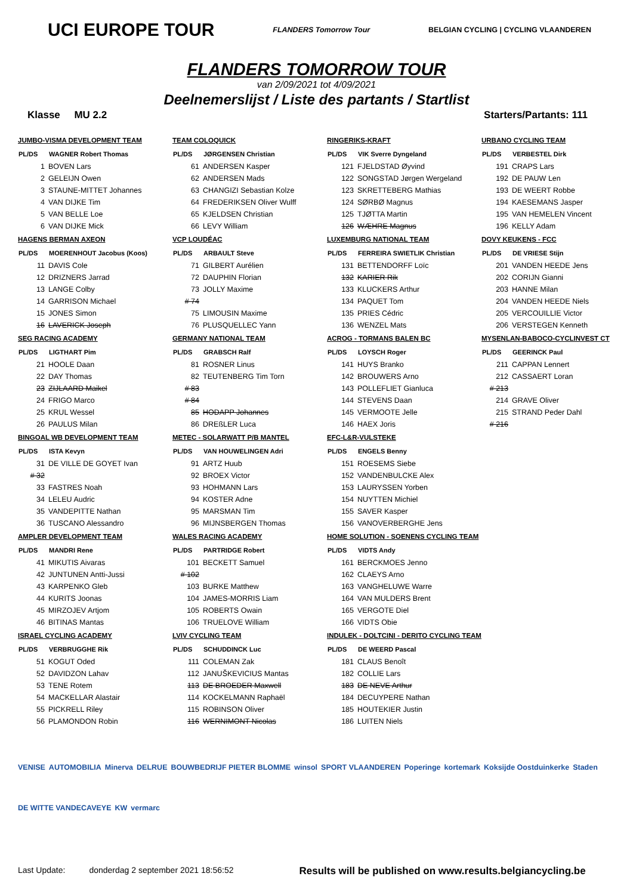UCI EUROPE TOUR FLANDERS Tomorrow Tour BELGIAN CYCLING | CYCLING VLAANDEREN
FLANDERS TOMORROW TOUR
van 2/09/2021 tot 4/09/2021
Deelnemerslijst / Liste des partants / Startlist
Klasse MU 2.2 Starters/Partants: 111
JUMBO-VISMA DEVELOPMENT TEAM
| PL/DS | WAGNER Robert Thomas |
| --- | --- |
| 1 | BOVEN Lars |
| 2 | GELEIJN Owen |
| 3 | STAUNE-MITTET Johannes |
| 4 | VAN DIJKE Tim |
| 5 | VAN BELLE Loe |
| 6 | VAN DIJKE Mick |
HAGENS BERMAN AXEON
| PL/DS | MOERENHOUT Jacobus (Koos) |
| --- | --- |
| 11 | DAVIS Cole |
| 12 | DRIZNERS Jarrad |
| 13 | LANGE Colby |
| 14 | GARRISON Michael |
| 15 | JONES Simon |
| 16 | LAVERICK Joseph |
SEG RACING ACADEMY
| PL/DS | LIGTHART Pim |
| --- | --- |
| 21 | HOOLE Daan |
| 22 | DAY Thomas |
| 23 | ZIJLAARD Maikel |
| 24 | FRIGO Marco |
| 25 | KRUL Wessel |
| 26 | PAULUS Milan |
BINGOAL WB DEVELOPMENT TEAM
| PL/DS | ISTA Kevyn |
| --- | --- |
| 31 | DE VILLE DE GOYET Ivan |
| # 32 | |
| 33 | FASTRES Noah |
| 34 | LELEU Audric |
| 35 | VANDEPITTE Nathan |
| 36 | TUSCANO Alessandro |
AMPLER DEVELOPMENT TEAM
| PL/DS | MANDRI Rene |
| --- | --- |
| 41 | MIKUTIS Aivaras |
| 42 | JUNTUNEN Antti-Jussi |
| 43 | KARPENKO Gleb |
| 44 | KURITS Joonas |
| 45 | MIRZOJEV Artjom |
| 46 | BITINAS Mantas |
ISRAEL CYCLING ACADEMY
| PL/DS | VERBRUGGHE Rik |
| --- | --- |
| 51 | KOGUT Oded |
| 52 | DAVIDZON Lahav |
| 53 | TENE Rotem |
| 54 | MACKELLAR Alastair |
| 55 | PICKRELL Riley |
| 56 | PLAMONDON Robin |
TEAM COLOQUICK
| PL/DS | JØRGENSEN Christian |
| --- | --- |
| 61 | ANDERSEN Kasper |
| 62 | ANDERSEN Mads |
| 63 | CHANGIZI Sebastian Kolze |
| 64 | FREDERIKSEN Oliver Wulff |
| 65 | KJELDSEN Christian |
| 66 | LEVY William |
VCP LOUDÉAC
| PL/DS | ARBAULT Steve |
| --- | --- |
| 71 | GILBERT Aurélien |
| 72 | DAUPHIN Florian |
| 73 | JOLLY Maxime |
| # 74 | |
| 75 | LIMOUSIN Maxime |
| 76 | PLUSQUELLEC Yann |
GERMANY NATIONAL TEAM
| PL/DS | GRABSCH Ralf |
| --- | --- |
| 81 | ROSNER Linus |
| 82 | TEUTENBERG Tim Torn |
| # 83 | |
| # 84 | |
| 85 | HODAPP Johannes |
| 86 | DREßLER Luca |
METEC - SOLARWATT P/B MANTEL
| PL/DS | VAN HOUWELINGEN Adri |
| --- | --- |
| 91 | ARTZ Huub |
| 92 | BROEX Victor |
| 93 | HOHMANN Lars |
| 94 | KOSTER Adne |
| 95 | MARSMAN Tim |
| 96 | MIJNSBERGEN Thomas |
WALES RACING ACADEMY
| PL/DS | PARTRIDGE Robert |
| --- | --- |
| 101 | BECKETT Samuel |
| # 102 | |
| 103 | BURKE Matthew |
| 104 | JAMES-MORRIS Liam |
| 105 | ROBERTS Owain |
| 106 | TRUELOVE William |
LVIV CYCLING TEAM
| PL/DS | SCHUDDINCK Luc |
| --- | --- |
| 111 | COLEMAN Zak |
| 112 | JANUŠKEVICIUS Mantas |
| 113 | DE BROEDER Maxwell |
| 114 | KOCKELMANN Raphaël |
| 115 | ROBINSON Oliver |
| 116 | WERNIMONT Nicolas |
RINGERIKS-KRAFT
| PL/DS | VIK Sverre Dyngeland |
| --- | --- |
| 121 | FJELDSTAD Øyvind |
| 122 | SONGSTAD Jørgen Wergeland |
| 123 | SKRETTEBERG Mathias |
| 124 | SØRBØ Magnus |
| 125 | TJØTTA Martin |
| 126 | WÆHRE Magnus |
LUXEMBURG NATIONAL TEAM
| PL/DS | FERREIRA SWIETLIK Christian |
| --- | --- |
| 131 | BETTENDORFF Loïc |
| 132 | KARIER Rik |
| 133 | KLUCKERS Arthur |
| 134 | PAQUET Tom |
| 135 | PRIES Cédric |
| 136 | WENZEL Mats |
ACROG - TORMANS BALEN BC
| PL/DS | LOYSCH Roger |
| --- | --- |
| 141 | HUYS Branko |
| 142 | BROUWERS Arno |
| 143 | POLLEFLIET Gianluca |
| 144 | STEVENS Daan |
| 145 | VERMOOTE Jelle |
| 146 | HAEX Joris |
EFC-L&R-VULSTEKE
| PL/DS | ENGELS Benny |
| --- | --- |
| 151 | ROESEMS Siebe |
| 152 | VANDENBULCKE Alex |
| 153 | LAURYSSEN Yorben |
| 154 | NUYTTEN Michiel |
| 155 | SAVER Kasper |
| 156 | VANOVERBERGHE Jens |
HOME SOLUTION - SOENENS CYCLING TEAM
| PL/DS | VIDTS Andy |
| --- | --- |
| 161 | BERCKMOES Jenno |
| 162 | CLAEYS Arno |
| 163 | VANGHELUWE Warre |
| 164 | VAN MULDERS Brent |
| 165 | VERGOTE Diel |
| 166 | VIDTS Obie |
INDULEK - DOLTCINI - DERITO CYCLING TEAM
| PL/DS | DE WEERD Pascal |
| --- | --- |
| 181 | CLAUS Benoît |
| 182 | COLLIE Lars |
| 183 | DE NEVE Arthur |
| 184 | DECUYPERE Nathan |
| 185 | HOUTEKIER Justin |
| 186 | LUITEN Niels |
URBANO CYCLING TEAM
| PL/DS | VERBESTEL Dirk |
| --- | --- |
| 191 | CRAPS Lars |
| 192 | DE PAUW Len |
| 193 | DE WEERT Robbe |
| 194 | KAESEMANS Jasper |
| 195 | VAN HEMELEN Vincent |
| 196 | KELLY Adam |
DOVY KEUKENS - FCC
| PL/DS | DE VRIESE Stijn |
| --- | --- |
| 201 | VANDEN HEEDE Jens |
| 202 | CORIJN Gianni |
| 203 | HANNE Milan |
| 204 | VANDEN HEEDE Niels |
| 205 | VERCOUILLIE Victor |
| 206 | VERSTEGEN Kenneth |
MYSENLAN-BABOCO-CYCLINVEST CT
| PL/DS | GEERINCK Paul |
| --- | --- |
| 211 | CAPPAN Lennert |
| 212 | CASSAERT Loran |
| # 213 | |
| 214 | GRAVE Oliver |
| 215 | STRAND Peder Dahl |
| # 216 | |
VENISE AUTOMOBILIA Minerva DELRUE BOUWBEDRIJF PIETER BLOMME winsol SPORT VLAANDEREN Poperinge kortemark Koksijde Oostduinkerke Staden DE WITTE VANDECAVEYE KW vermarc
Last Update: donderdag 2 september 2021 18:56:52 Results will be published on www.results.belgiancycling.be